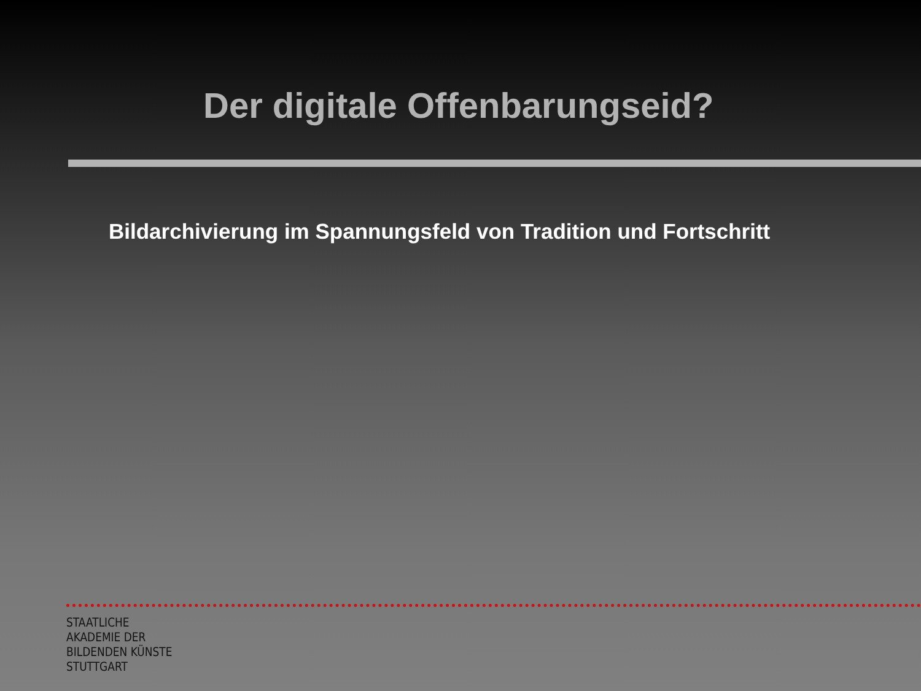Der digitale Offenbarungseid?
Bildarchivierung im Spannungsfeld von Tradition und Fortschritt
STAATLICHE
AKADEMIE DER
BILDENDEN KÜNSTE
STUTTGART